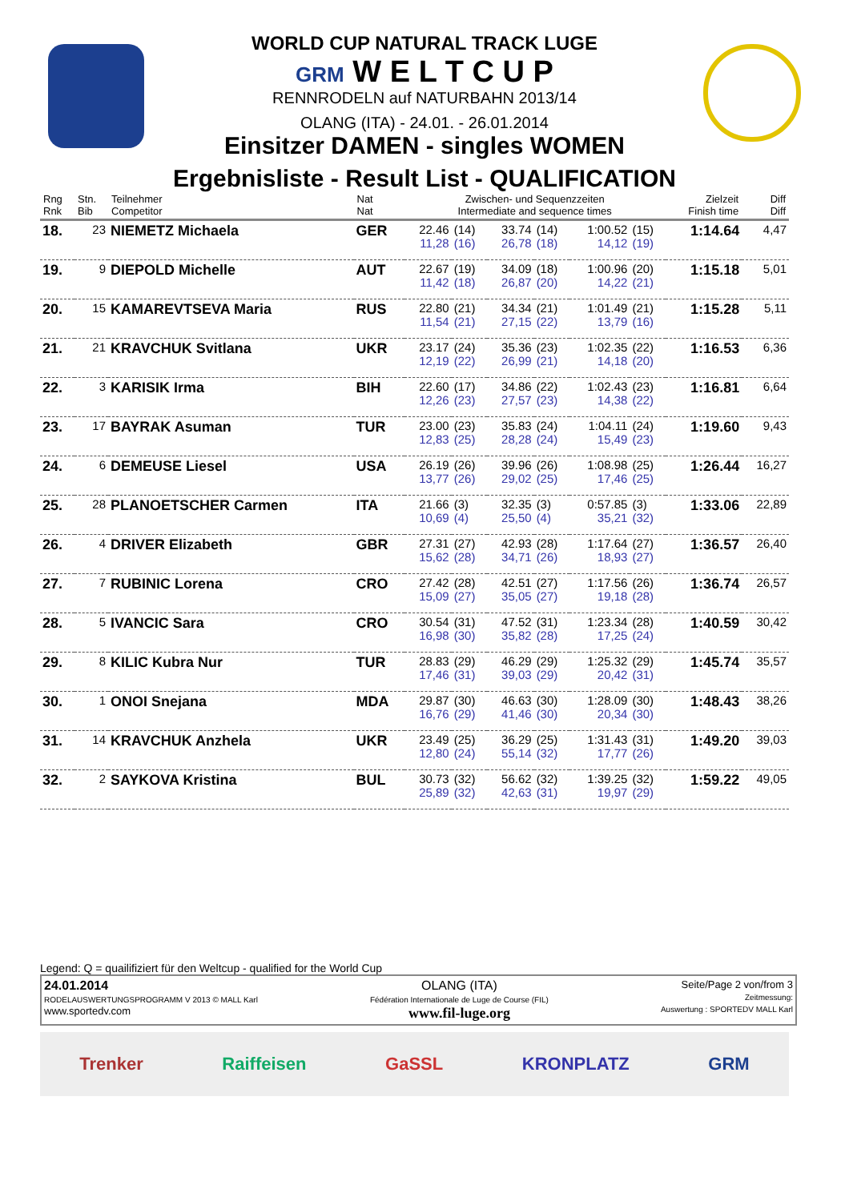WORLD CUP NATURAL TRACK LUGE
GRM W E L T C U P
RENNRODELN auf NATURBAHN 2013/14
OLANG (ITA) - 24.01. - 26.01.2014
Einsitzer DAMEN - singles WOMEN
Ergebnisliste - Result List - QUALIFICATION
| Rng Rnk | Stn. Bib | Teilnehmer Competitor | Nat Nat | Zwischen- und Sequenzzeiten Intermediate and sequence times | | | | | | Zielzeit Finish time | Diff Diff |
| --- | --- | --- | --- | --- | --- | --- | --- | --- | --- | --- | --- |
| 18. | 23 | NIEMETZ Michaela | GER | 22.46 11,28 | (14) (16) | 33.74 26,78 | (14) (18) | 1:00.52 14,12 | (15) (19) | 1:14.64 | 4,47 |
| 19. | 9 | DIEPOLD Michelle | AUT | 22.67 11,42 | (19) (18) | 34.09 26,87 | (18) (20) | 1:00.96 14,22 | (20) (21) | 1:15.18 | 5,01 |
| 20. | 15 | KAMAREVTSEVA Maria | RUS | 22.80 11,54 | (21) (21) | 34.34 27,15 | (21) (22) | 1:01.49 13,79 | (21) (16) | 1:15.28 | 5,11 |
| 21. | 21 | KRAVCHUK Svitlana | UKR | 23.17 12,19 | (24) (22) | 35.36 26,99 | (23) (21) | 1:02.35 14,18 | (22) (20) | 1:16.53 | 6,36 |
| 22. | 3 | KARISIK Irma | BIH | 22.60 12,26 | (17) (23) | 34.86 27,57 | (22) (23) | 1:02.43 14,38 | (23) (22) | 1:16.81 | 6,64 |
| 23. | 17 | BAYRAK Asuman | TUR | 23.00 12,83 | (23) (25) | 35.83 28,28 | (24) (24) | 1:04.11 15,49 | (24) (23) | 1:19.60 | 9,43 |
| 24. | 6 | DEMEUSE Liesel | USA | 26.19 13,77 | (26) (26) | 39.96 29,02 | (26) (25) | 1:08.98 17,46 | (25) (25) | 1:26.44 | 16,27 |
| 25. | 28 | PLANOETSCHER Carmen | ITA | 21.66 10,69 | (3) (4) | 32.35 25,50 | (3) (4) | 0:57.85 35,21 | (3) (32) | 1:33.06 | 22,89 |
| 26. | 4 | DRIVER Elizabeth | GBR | 27.31 15,62 | (27) (28) | 42.93 34,71 | (28) (26) | 1:17.64 18,93 | (27) (27) | 1:36.57 | 26,40 |
| 27. | 7 | RUBINIC Lorena | CRO | 27.42 15,09 | (28) (27) | 42.51 35,05 | (27) (27) | 1:17.56 19,18 | (26) (28) | 1:36.74 | 26,57 |
| 28. | 5 | IVANCIC Sara | CRO | 30.54 16,98 | (31) (30) | 47.52 35,82 | (31) (28) | 1:23.34 17,25 | (28) (24) | 1:40.59 | 30,42 |
| 29. | 8 | KILIC Kubra Nur | TUR | 28.83 17,46 | (29) (31) | 46.29 39,03 | (29) (29) | 1:25.32 20,42 | (29) (31) | 1:45.74 | 35,57 |
| 30. | 1 | ONOI Snejana | MDA | 29.87 16,76 | (30) (29) | 46.63 41,46 | (30) (30) | 1:28.09 20,34 | (30) (30) | 1:48.43 | 38,26 |
| 31. | 14 | KRAVCHUK Anzhela | UKR | 23.49 12,80 | (25) (24) | 36.29 55,14 | (25) (32) | 1:31.43 17,77 | (31) (26) | 1:49.20 | 39,03 |
| 32. | 2 | SAYKOVA Kristina | BUL | 30.73 25,89 | (32) (32) | 56.62 42,63 | (32) (31) | 1:39.25 19,97 | (32) (29) | 1:59.22 | 49,05 |
Legend: Q = quailifiziert für den Weltcup - qualified for the World Cup
24.01.2014
RODELAUSWERTUNGSPROGRAMM V 2013 © MALL Karl
www.sportedv.com
OLANG (ITA)
Fédération Internationale de Luge de Course (FIL)
www.fil-luge.org
Seite/Page 2 von/from 3
Zeitmessung:
Auswertung : SPORTEDV MALL Karl
Trenker Raiffeisen GaSSL KRONPLATZ GRM